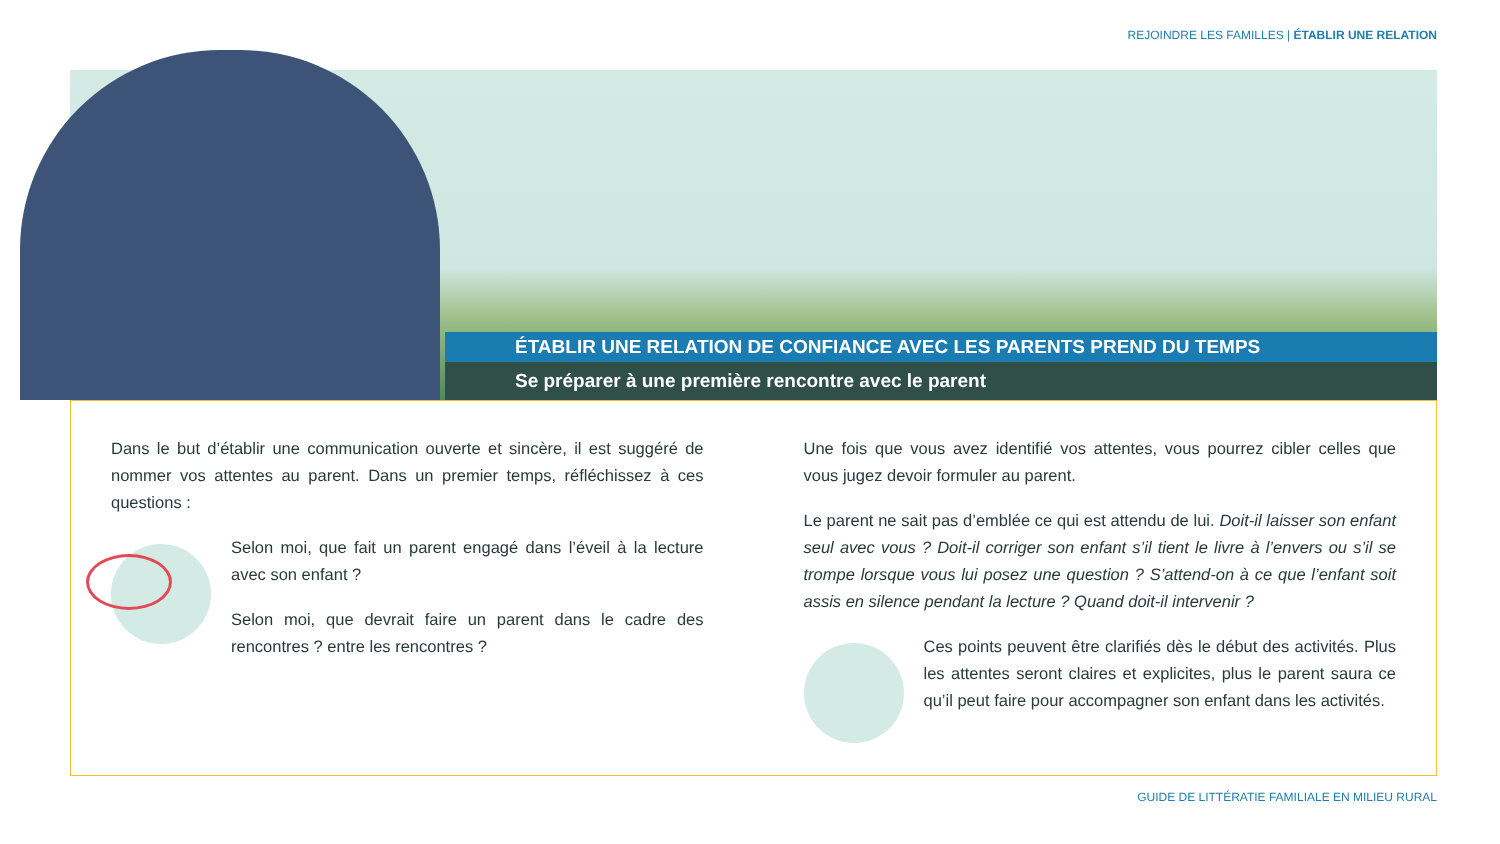REJOINDRE LES FAMILLES | ÉTABLIR UNE RELATION
ÉTABLIR UNE RELATION DE CONFIANCE AVEC LES PARENTS PREND DU TEMPS
Se préparer à une première rencontre avec le parent
Dans le but d’établir une communication ouverte et sincère, il est suggéré de nommer vos attentes au parent. Dans un premier temps, réfléchissez à ces questions :
Selon moi, que fait un parent engagé dans l’éveil à la lecture avec son enfant ?
Selon moi, que devrait faire un parent dans le cadre des rencontres ? entre les rencontres ?
Une fois que vous avez identifié vos attentes, vous pourrez cibler celles que vous jugez devoir formuler au parent.
Le parent ne sait pas d’emblée ce qui est attendu de lui. Doit-il laisser son enfant seul avec vous ? Doit-il corriger son enfant s’il tient le livre à l’envers ou s’il se trompe lorsque vous lui posez une question ? S’attend-on à ce que l’enfant soit assis en silence pendant la lecture ? Quand doit-il intervenir ?
Ces points peuvent être clarifiés dès le début des activités. Plus les attentes seront claires et explicites, plus le parent saura ce qu’il peut faire pour accompagner son enfant dans les activités.
GUIDE DE LITTÉRATIE FAMILIALE EN MILIEU RURAL